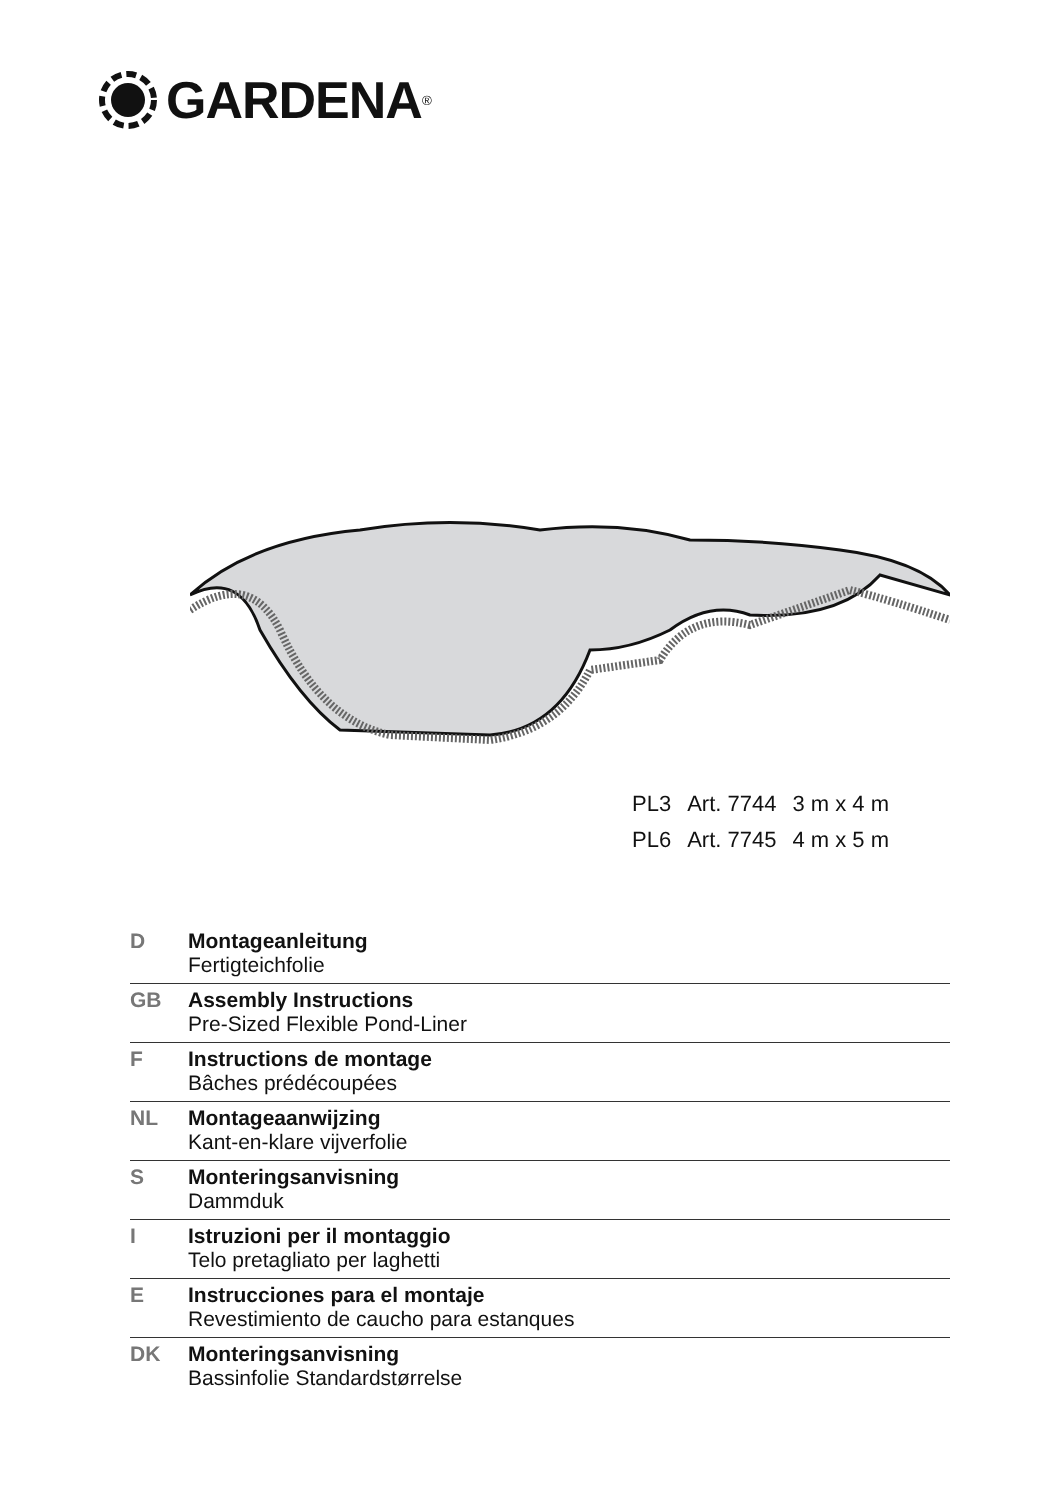GARDENA<sup>®</sup>
| PL3 | Art. 7744 | 3 m x 4 m |
| PL6 | Art. 7745 | 4 m x 5 m |
| D | Montageanleitung Fertigteichfolie |
| GB | Assembly Instructions Pre-Sized Flexible Pond-Liner |
| F | Instructions de montage Bâches prédécoupées |
| NL | Montageaanwijzing Kant-en-klare vijverfolie |
| S | Monteringsanvisning Dammduk |
| I | Istruzioni per il montaggio Telo pretagliato per laghetti |
| E | Instrucciones para el montaje Revestimiento de caucho para estanques |
| DK | Monteringsanvisning Bassinfolie Standardstørrelse |